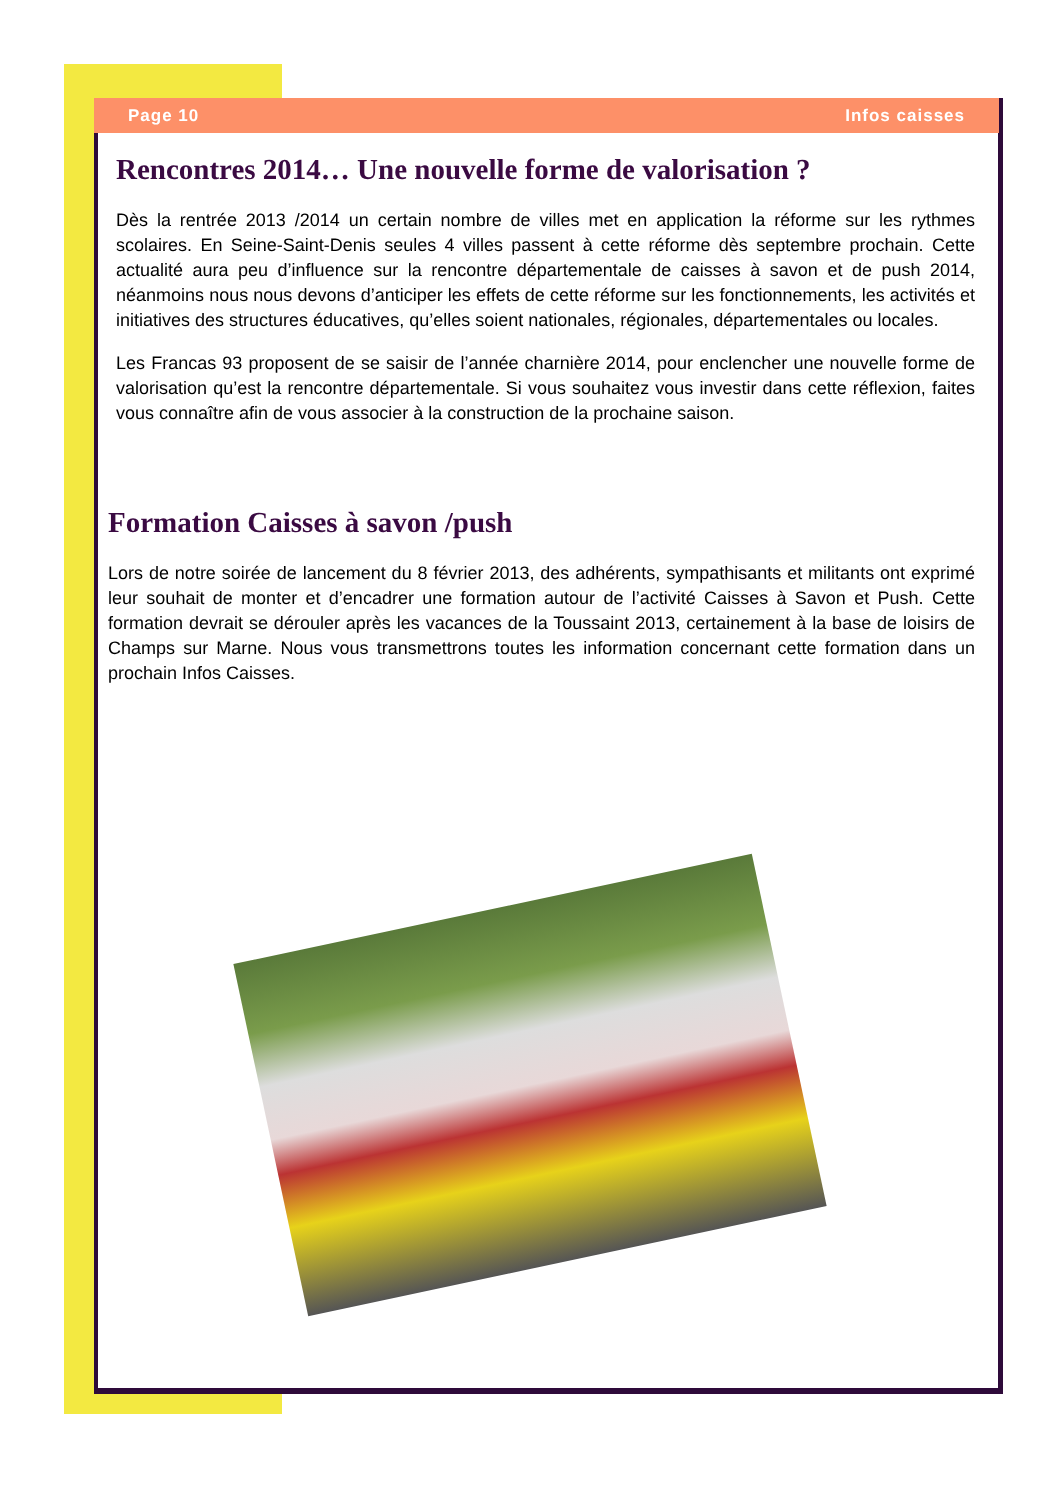Page 10 Infos caisses
Rencontres 2014… Une nouvelle forme de valorisation ?
Dès la rentrée 2013 /2014 un certain nombre de villes met en application la réforme sur les rythmes scolaires. En Seine-Saint-Denis seules 4 villes passent à cette réforme dès septembre prochain. Cette actualité aura peu d’influence sur la rencontre départementale de caisses à savon et de push 2014, néanmoins nous nous devons d’anticiper les effets de cette réforme sur les fonctionnements, les activités et initiatives des structures éducatives, qu’elles soient nationales, régionales, départementales ou locales.
Les Francas 93 proposent de se saisir de l’année charnière 2014, pour enclencher une nouvelle forme de valorisation qu’est la rencontre départementale. Si vous souhaitez vous investir dans cette réflexion, faites vous connaître afin de vous associer à la construction de la prochaine saison.
Formation Caisses à savon /push
Lors de notre soirée de lancement du 8 février 2013, des adhérents, sympathisants et militants ont exprimé leur souhait de monter et d’encadrer une formation autour de l’activité Caisses à Savon et Push. Cette formation devrait se dérouler après les vacances de la Toussaint 2013, certainement à la base de loisirs de Champs sur Marne. Nous vous transmettrons toutes les information concernant cette formation dans un prochain Infos Caisses.